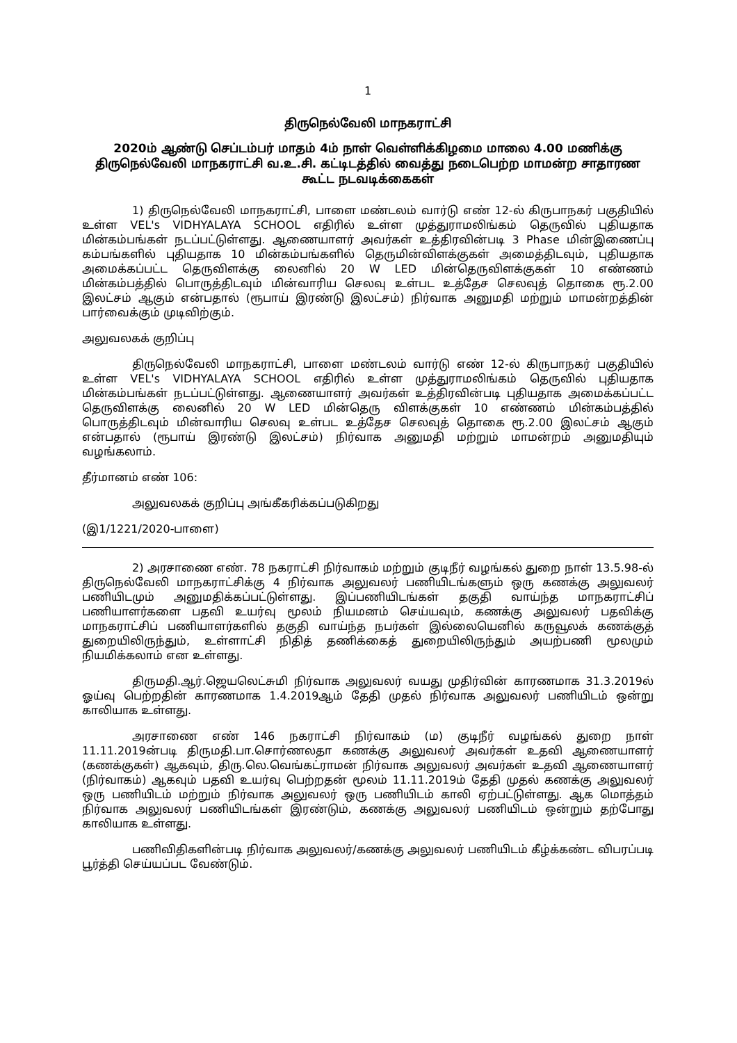1
திருநெல்வேலி மாநகராட்சி
2020ம் ஆண்டு செப்டம்பர் மாதம் 4ம் நாள் வெள்ளிக்கிழமை மாலை 4.00 மணிக்கு திருநெல்வேலி மாநகராட்சி வ.உ.சி. கட்டிடத்தில் வைத்து நடைபெற்ற மாமன்ற சாதாரண கூட்ட நடவடிக்கைகள்
1) திருநெல்வேலி மாநகராட்சி, பாளை மண்டலம் வார்டு எண் 12-ல் கிருபாநகர் பகுதியில் உள்ள VEL's VIDHYALAYA SCHOOL எதிரில் உள்ள முத்துராமலிங்கம் தெருவில் புதியதாக மின்கம்பங்கள் நடப்பட்டுள்ளது. ஆணையாளர் அவர்கள் உத்திரவின்படி 3 Phase மின்இணைப்பு கம்பங்களில் புதியதாக 10 மின்கம்பங்களில் தெருமின்விளக்குகள் அமைத்திடவும், புதியதாக அமைக்கப்பட்ட தெருவிளக்கு லைனில் 20 W LED மின்தெருவிளக்குகள் 10 எண்ணம் மின்கம்பத்தில் பொருத்திடவும் மின்வாரிய செலவு உள்பட உத்தேச செலவுத் தொகை ரூ.2.00 இலட்சம் ஆகும் என்பதால் (ரூபாய் இரண்டு இலட்சம்) நிர்வாக அனுமதி மற்றும் மாமன்றத்தின் பார்வைக்கும் முடிவிற்கும்.
அலுவலகக் குறிப்பு
திருநெல்வேலி மாநகராட்சி, பாளை மண்டலம் வார்டு எண் 12-ல் கிருபாநகர் பகுதியில் உள்ள VEL's VIDHYALAYA SCHOOL எதிரில் உள்ள முத்துராமலிங்கம் தெருவில் புதியதாக மின்கம்பங்கள் நடப்பட்டுள்ளது. ஆணையாளர் அவர்கள் உத்திரவின்படி புதியதாக அமைக்கப்பட்ட தெருவிளக்கு லைனில் 20 W LED மின்தெரு விளக்குகள் 10 எண்ணம் மின்கம்பத்தில் பொருத்திடவும் மின்வாரிய செலவு உள்பட உத்தேச செலவுத் தொகை ரூ.2.00 இலட்சம் ஆகும் என்பதால் (ரூபாய் இரண்டு இலட்சம்) நிர்வாக அனுமதி மற்றும் மாமன்றம் அனுமதியும் வழங்கலாம்.
தீர்மானம் எண் 106:
அலுவலகக் குறிப்பு அங்கீகரிக்கப்படுகிறது
(இ1/1221/2020-பாளை)
2) அரசாணை எண். 78 நகராட்சி நிர்வாகம் மற்றும் குடிநீர் வழங்கல் துறை நாள் 13.5.98-ல் திருநெல்வேலி மாநகராட்சிக்கு 4 நிர்வாக அலுவலர் பணியிடங்களும் ஒரு கணக்கு அலுவலர் பணியிடமும் அனுமதிக்கப்பட்டுள்ளது. இப்பணியிடங்கள் தகுதி வாய்ந்த மாநகராட்சிப் பணியாளர்களை பதவி உயர்வு மூலம் நியமனம் செய்யவும், கணக்கு அலுவலர் பதவிக்கு மாநகராட்சிப் பணியாளர்களில் தகுதி வாய்ந்த நபர்கள் இல்லையெனில் கருவூலக் கணக்குத் துறையிலிருந்தும், உள்ளாட்சி நிதித் தணிக்கைத் துறையிலிருந்தும் அயற்பணி மூலமும் நியமிக்கலாம் என உள்ளது.
திருமதி.ஆர்.ஜெயலெட்சுமி நிர்வாக அலுவலர் வயது முதிர்வின் காரணமாக 31.3.2019ல் ஓய்வு பெற்றதின் காரணமாக 1.4.2019ஆம் தேதி முதல் நிர்வாக அலுவலர் பணியிடம் ஒன்று காலியாக உள்ளது.
அரசாணை எண் 146 நகராட்சி நிர்வாகம் (ம) குடிநீர் வழங்கல் துறை நாள் 11.11.2019ன்படி திருமதி.பா.சொர்ணலதா கணக்கு அலுவலர் அவர்கள் உதவி ஆணையாளர் (கணக்குகள்) ஆகவும், திரு.லெ.வெங்கட்ராமன் நிர்வாக அலுவலர் அவர்கள் உதவி ஆணையாளர் (நிர்வாகம்) ஆகவும் பதவி உயர்வு பெற்றதன் மூலம் 11.11.2019ம் தேதி முதல் கணக்கு அலுவலர் ஒரு பணியிடம் மற்றும் நிர்வாக அலுவலர் ஒரு பணியிடம் காலி ஏற்பட்டுள்ளது. ஆக மொத்தம் நிர்வாக அலுவலர் பணியிடங்கள் இரண்டும், கணக்கு அலுவலர் பணியிடம் ஒன்றும் தற்போது காலியாக உள்ளது.
பணிவிதிகளின்படி நிர்வாக அலுவலர்/கணக்கு அலுவலர் பணியிடம் கீழ்க்கண்ட விபரப்படி பூர்த்தி செய்யப்பட வேண்டும்.